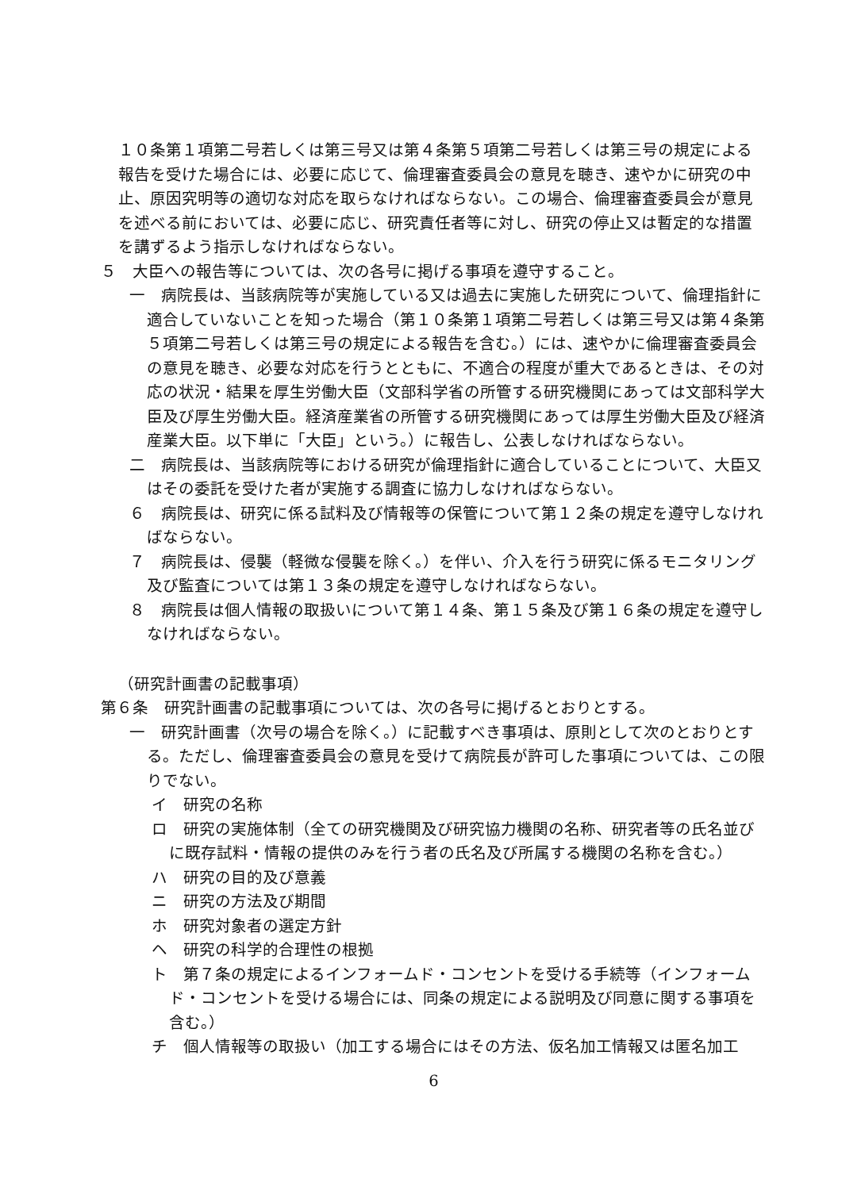１０条第１項第二号若しくは第三号又は第４条第５項第二号若しくは第三号の規定による報告を受けた場合には、必要に応じて、倫理審査委員会の意見を聴き、速やかに研究の中止、原因究明等の適切な対応を取らなければならない。この場合、倫理審査委員会が意見を述べる前においては、必要に応じ、研究責任者等に対し、研究の停止又は暫定的な措置を講ずるよう指示しなければならない。
５　大臣への報告等については、次の各号に掲げる事項を遵守すること。
一　病院長は、当該病院等が実施している又は過去に実施した研究について、倫理指針に適合していないことを知った場合（第１０条第１項第二号若しくは第三号又は第４条第５項第二号若しくは第三号の規定による報告を含む。）には、速やかに倫理審査委員会の意見を聴き、必要な対応を行うとともに、不適合の程度が重大であるときは、その対応の状況・結果を厚生労働大臣（文部科学省の所管する研究機関にあっては文部科学大臣及び厚生労働大臣。経済産業省の所管する研究機関にあっては厚生労働大臣及び経済産業大臣。以下単に「大臣」という。）に報告し、公表しなければならない。
二　病院長は、当該病院等における研究が倫理指針に適合していることについて、大臣又はその委託を受けた者が実施する調査に協力しなければならない。
６　病院長は、研究に係る試料及び情報等の保管について第１２条の規定を遵守しなければならない。
７　病院長は、侵襲（軽微な侵襲を除く。）を伴い、介入を行う研究に係るモニタリング及び監査については第１３条の規定を遵守しなければならない。
８　病院長は個人情報の取扱いについて第１４条、第１５条及び第１６条の規定を遵守しなければならない。
（研究計画書の記載事項）
第６条　研究計画書の記載事項については、次の各号に掲げるとおりとする。
一　研究計画書（次号の場合を除く。）に記載すべき事項は、原則として次のとおりとする。ただし、倫理審査委員会の意見を受けて病院長が許可した事項については、この限りでない。
イ　研究の名称
ロ　研究の実施体制（全ての研究機関及び研究協力機関の名称、研究者等の氏名並びに既存試料・情報の提供のみを行う者の氏名及び所属する機関の名称を含む。）
ハ　研究の目的及び意義
ニ　研究の方法及び期間
ホ　研究対象者の選定方針
ヘ　研究の科学的合理性の根拠
ト　第７条の規定によるインフォームド・コンセントを受ける手続等（インフォームド・コンセントを受ける場合には、同条の規定による説明及び同意に関する事項を含む。）
チ　個人情報等の取扱い（加工する場合にはその方法、仮名加工情報又は匿名加工
6